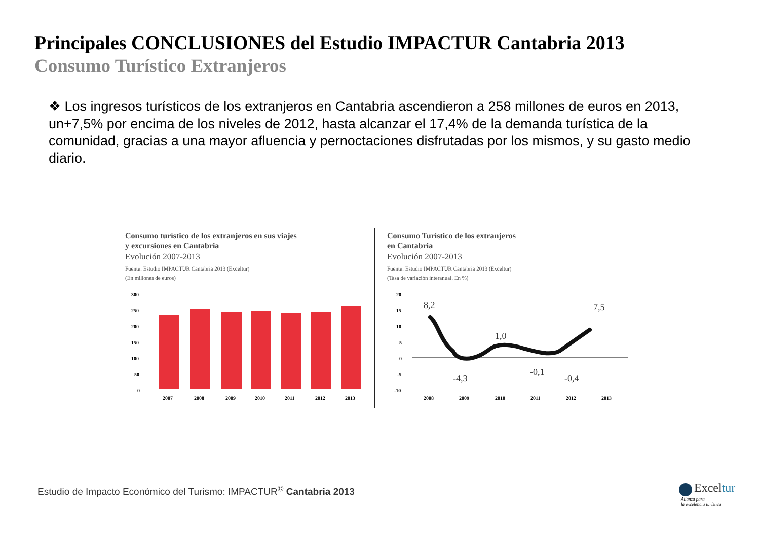Principales CONCLUSIONES del Estudio IMPACTUR Cantabria 2013
Consumo Turístico Extranjeros
❖ Los ingresos turísticos de los extranjeros en Cantabria ascendieron a 258 millones de euros en 2013, un+7,5% por encima de los niveles de 2012, hasta alcanzar el 17,4% de la demanda turística de la comunidad, gracias a una mayor afluencia y pernoctaciones disfrutadas por los mismos, y su gasto medio diario.
Consumo turístico de los extranjeros en sus viajes
y excursiones en Cantabria
Evolución 2007-2013
Fuente: Estudio IMPACTUR Cantabria 2013 (Exceltur)
(En millones de euros)
300
250
200
150
100
50
0
2007
2008
2009
2010
2011
2012
2013
Consumo Turístico de los extranjeros
en Cantabria
Evolución 2007-2013
Fuente: Estudio IMPACTUR Cantabria 2013 (Exceltur)
(Tasa de variación interanual. En %)
20
15
10
5
0
-5
-10
2008
2009
2010
2011
2012
2013
8,2
-4,3
1,0
-0,1
-0,4
7,5
Estudio de Impacto Económico del Turismo: IMPACTUR<sup>©</sup> Cantabria 2013
Exceltur
Alianza para
la excelencia turística